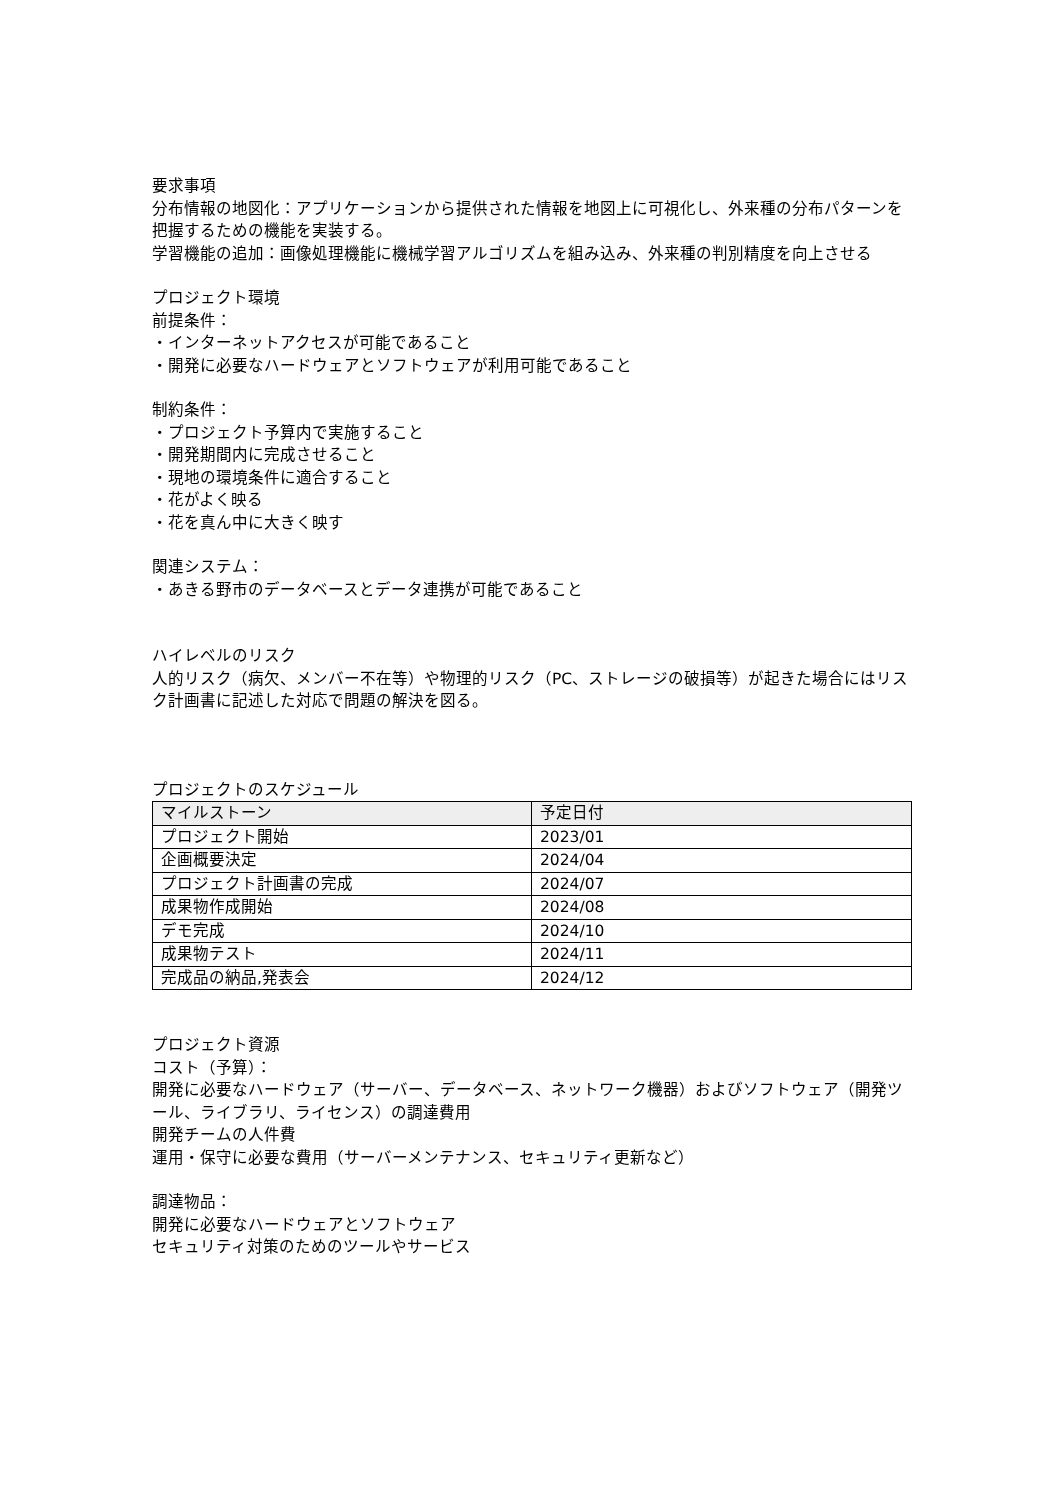要求事項
分布情報の地図化：アプリケーションから提供された情報を地図上に可視化し、外来種の分布パターンを把握するための機能を実装する。
学習機能の追加：画像処理機能に機械学習アルゴリズムを組み込み、外来種の判別精度を向上させる
プロジェクト環境
前提条件：
・インターネットアクセスが可能であること
・開発に必要なハードウェアとソフトウェアが利用可能であること
制約条件：
・プロジェクト予算内で実施すること
・開発期間内に完成させること
・現地の環境条件に適合すること
・花がよく映る
・花を真ん中に大きく映す
関連システム：
・あきる野市のデータベースとデータ連携が可能であること
ハイレベルのリスク
人的リスク（病欠、メンバー不在等）や物理的リスク（PC、ストレージの破損等）が起きた場合にはリスク計画書に記述した対応で問題の解決を図る。
プロジェクトのスケジュール
| マイルストーン | 予定日付 |
| --- | --- |
| プロジェクト開始 | 2023/01 |
| 企画概要決定 | 2024/04 |
| プロジェクト計画書の完成 | 2024/07 |
| 成果物作成開始 | 2024/08 |
| デモ完成 | 2024/10 |
| 成果物テスト | 2024/11 |
| 完成品の納品,発表会 | 2024/12 |
プロジェクト資源
コスト（予算）：
開発に必要なハードウェア（サーバー、データベース、ネットワーク機器）およびソフトウェア（開発ツール、ライブラリ、ライセンス）の調達費用
開発チームの人件費
運用・保守に必要な費用（サーバーメンテナンス、セキュリティ更新など）
調達物品：
開発に必要なハードウェアとソフトウェア
セキュリティ対策のためのツールやサービス